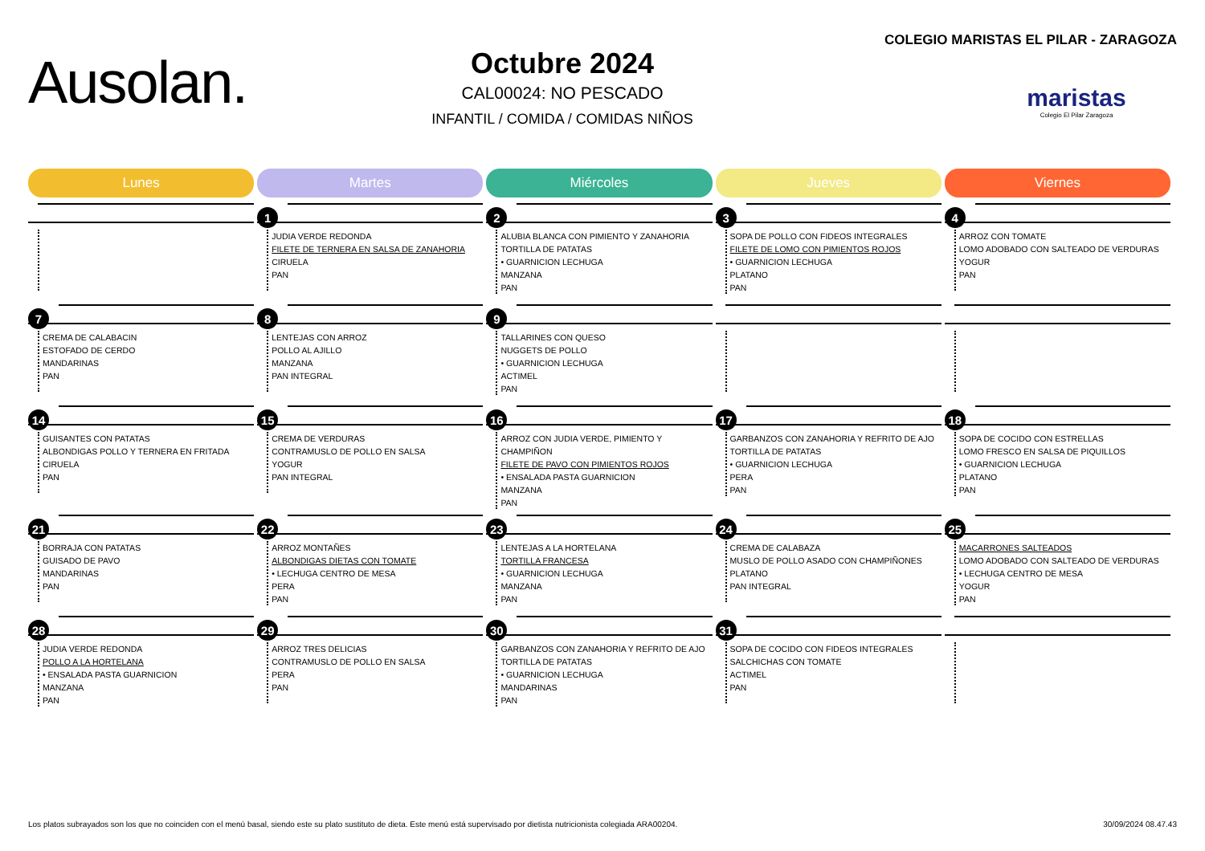Ausolan.
Octubre 2024
CAL00024: NO PESCADO
INFANTIL / COMIDA / COMIDAS NIÑOS
COLEGIO MARISTAS EL PILAR - ZARAGOZA
maristas
Colegio El Pilar Zaragoza
| Lunes | Martes | Miércoles | Jueves | Viernes |
| --- | --- | --- | --- | --- |
| | 1 JUDIA VERDE REDONDA FILETE DE TERNERA EN SALSA DE ZANAHORIA CIRUELA PAN | 2 ALUBIA BLANCA CON PIMIENTO Y ZANAHORIA TORTILLA DE PATATAS • GUARNICION LECHUGA MANZANA PAN | 3 SOPA DE POLLO CON FIDEOS INTEGRALES FILETE DE LOMO CON PIMIENTOS ROJOS • GUARNICION LECHUGA PLATANO PAN | 4 ARROZ CON TOMATE LOMO ADOBADO CON SALTEADO DE VERDURAS YOGUR PAN |
| 7 CREMA DE CALABACIN ESTOFADO DE CERDO MANDARINAS PAN | 8 LENTEJAS CON ARROZ POLLO AL AJILLO MANZANA PAN INTEGRAL | 9 TALLARINES CON QUESO NUGGETS DE POLLO • GUARNICION LECHUGA ACTIMEL PAN | | |
| 14 GUISANTES CON PATATAS ALBONDIGAS POLLO Y TERNERA EN FRITADA CIRUELA PAN | 15 CREMA DE VERDURAS CONTRAMUSLO DE POLLO EN SALSA YOGUR PAN INTEGRAL | 16 ARROZ CON JUDIA VERDE, PIMIENTO Y CHAMPIÑON FILETE DE PAVO CON PIMIENTOS ROJOS • ENSALADA PASTA GUARNICION MANZANA PAN | 17 GARBANZOS CON ZANAHORIA Y REFRITO DE AJO TORTILLA DE PATATAS • GUARNICION LECHUGA PERA PAN | 18 SOPA DE COCIDO CON ESTRELLAS LOMO FRESCO EN SALSA DE PIQUILLOS • GUARNICION LECHUGA PLATANO PAN |
| 21 BORRAJA CON PATATAS GUISADO DE PAVO MANDARINAS PAN | 22 ARROZ MONTAÑES ALBONDIGAS DIETAS CON TOMATE • LECHUGA CENTRO DE MESA PERA PAN | 23 LENTEJAS A LA HORTELANA TORTILLA FRANCESA • GUARNICION LECHUGA MANZANA PAN | 24 CREMA DE CALABAZA MUSLO DE POLLO ASADO CON CHAMPIÑONES PLATANO PAN INTEGRAL | 25 MACARRONES SALTEADOS LOMO ADOBADO CON SALTEADO DE VERDURAS • LECHUGA CENTRO DE MESA YOGUR PAN |
| 28 JUDIA VERDE REDONDA POLLO A LA HORTELANA • ENSALADA PASTA GUARNICION MANZANA PAN | 29 ARROZ TRES DELICIAS CONTRAMUSLO DE POLLO EN SALSA PERA PAN | 30 GARBANZOS CON ZANAHORIA Y REFRITO DE AJO TORTILLA DE PATATAS • GUARNICION LECHUGA MANDARINAS PAN | 31 SOPA DE COCIDO CON FIDEOS INTEGRALES SALCHICHAS CON TOMATE ACTIMEL PAN | |
Los platos subrayados son los que no coinciden con el menú basal, siendo este su plato sustituto de dieta. Este menú está supervisado por dietista nutricionista colegiada ARA00204. 30/09/2024 08.47.43